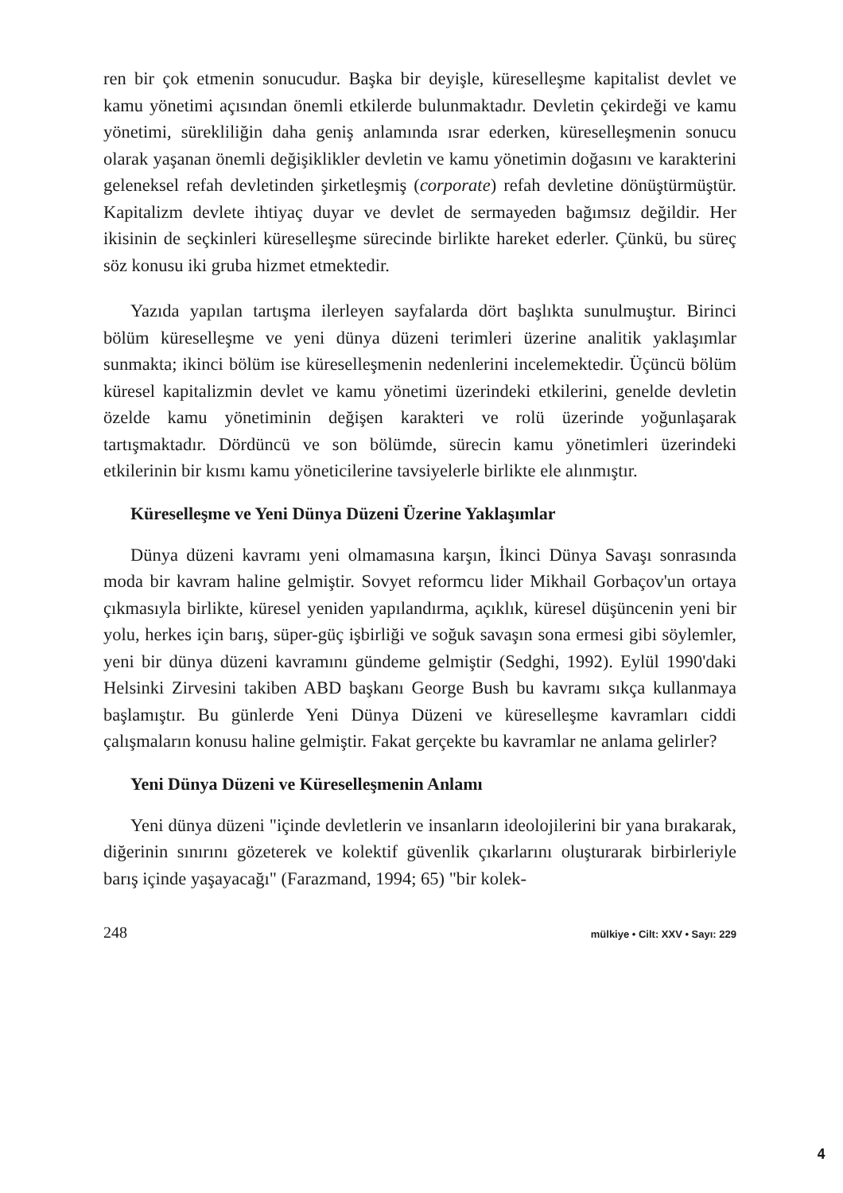ren bir çok etmenin sonucudur. Başka bir deyişle, küreselleşme kapitalist devlet ve kamu yönetimi açısından önemli etkilerde bulunmaktadır. Devletin çekirdeği ve kamu yönetimi, sürekliliğin daha geniş anlamında ısrar ederken, küreselleşmenin sonucu olarak yaşanan önemli değişiklikler devletin ve kamu yönetimin doğasını ve karakterini geleneksel refah devletinden şirketleşmiş (corporate) refah devletine dönüştürmüştür. Kapitalizm devlete ihtiyaç duyar ve devlet de sermayeden bağımsız değildir. Her ikisinin de seçkinleri küreselleşme sürecinde birlikte hareket ederler. Çünkü, bu süreç söz konusu iki gruba hizmet etmektedir.
Yazıda yapılan tartışma ilerleyen sayfalarda dört başlıkta sunulmuştur. Birinci bölüm küreselleşme ve yeni dünya düzeni terimleri üzerine analitik yaklaşımlar sunmakta; ikinci bölüm ise küreselleşmenin nedenlerini incelemektedir. Üçüncü bölüm küresel kapitalizmin devlet ve kamu yönetimi üzerindeki etkilerini, genelde devletin özelde kamu yönetiminin değişen karakteri ve rolü üzerinde yoğunlaşarak tartışmaktadır. Dördüncü ve son bölümde, sürecin kamu yönetimleri üzerindeki etkilerinin bir kısmı kamu yöneticilerine tavsiyelerle birlikte ele alınmıştır.
Küreselleşme ve Yeni Dünya Düzeni Üzerine Yaklaşımlar
Dünya düzeni kavramı yeni olmamasına karşın, İkinci Dünya Savaşı sonrasında moda bir kavram haline gelmiştir. Sovyet reformcu lider Mikhail Gorbaçov'un ortaya çıkmasıyla birlikte, küresel yeniden yapılandırma, açıklık, küresel düşüncenin yeni bir yolu, herkes için barış, süper-güç işbirliği ve soğuk savaşın sona ermesi gibi söylemler, yeni bir dünya düzeni kavramını gündeme gelmiştir (Sedghi, 1992). Eylül 1990'daki Helsinki Zirvesini takiben ABD başkanı George Bush bu kavramı sıkça kullanmaya başlamıştır. Bu günlerde Yeni Dünya Düzeni ve küreselleşme kavramları ciddi çalışmaların konusu haline gelmiştir. Fakat gerçekte bu kavramlar ne anlama gelirler?
Yeni Dünya Düzeni ve Küreselleşmenin Anlamı
Yeni dünya düzeni "içinde devletlerin ve insanların ideolojilerini bir yana bırakarak, diğerinin sınırını gözeterek ve kolektif güvenlik çıkarlarını oluşturarak birbirleriyle barış içinde yaşayacağı" (Farazmand, 1994; 65) "bir kolek-
248 mülkiye • Cilt: XXV • Sayı: 229
4